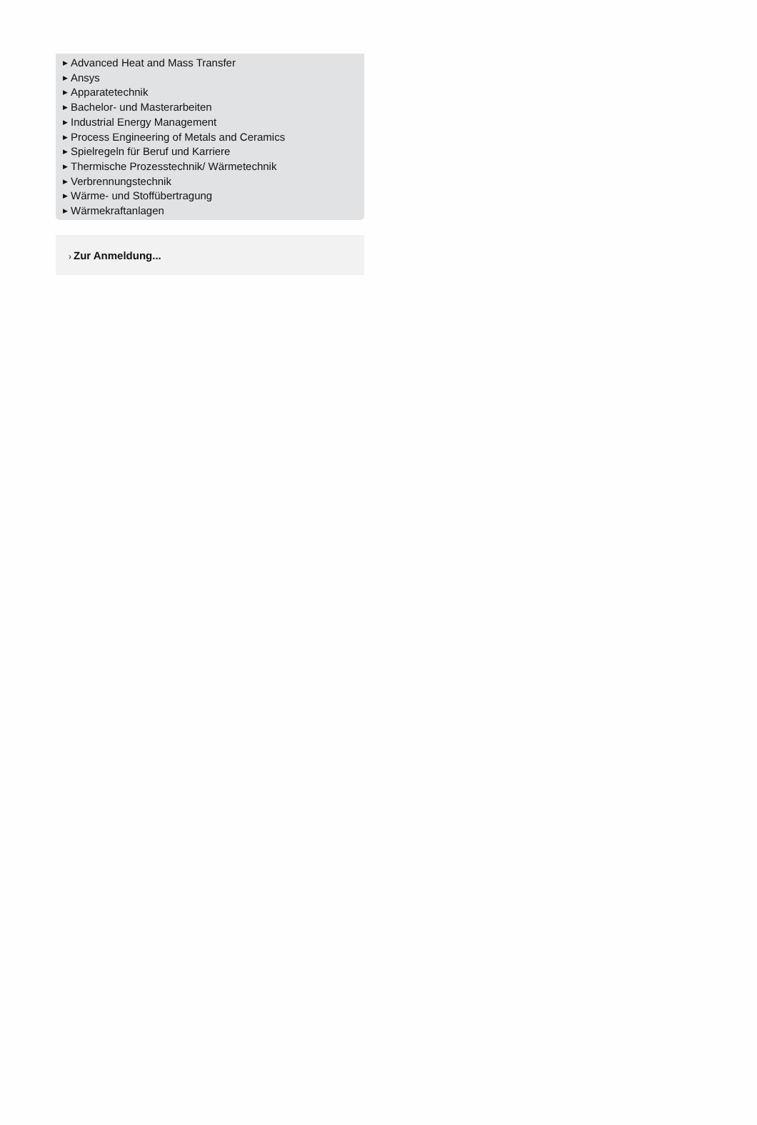▶ Advanced Heat and Mass Transfer
▶ Ansys
▶ Apparatetechnik
▶ Bachelor- und Masterarbeiten
▶ Industrial Energy Management
▶ Process Engineering of Metals and Ceramics
▶ Spielregeln für Beruf und Karriere
▶ Thermische Prozesstechnik/ Wärmetechnik
▶ Verbrennungstechnik
▶ Wärme- und Stoffübertragung
▶ Wärmekraftanlagen
› Zur Anmeldung...